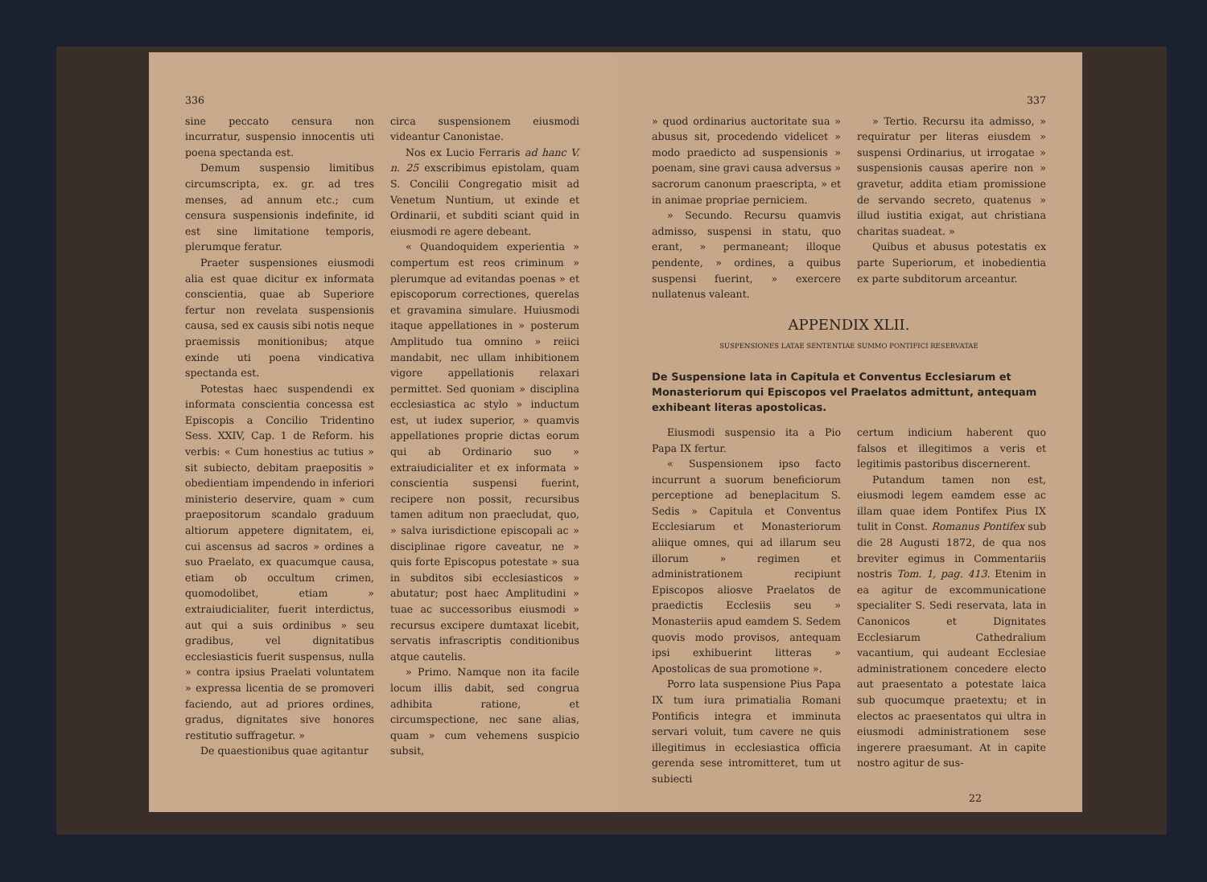336
sine peccato censura non incurratur, suspensio innocentis uti poena spectanda est.
Demum suspensio limitibus circumscripta, ex. gr. ad tres menses, ad annum etc.; cum censura suspensionis indefinite, id est sine limitatione temporis, plerumque feratur.
Praeter suspensiones eiusmodi alia est quae dicitur ex informata conscientia, quae ab Superiore fertur non revelata suspensionis causa, sed ex causis sibi notis neque praemissis monitionibus; atque exinde uti poena vindicativa spectanda est.
Potestas haec suspendendi ex informata conscientia concessa est Episcopis a Concilio Tridentino Sess. XXIV, Cap. 1 de Reform. his verbis: « Cum honestius ac tutius » sit subiecto, debitam praepositis » obedientiam impendendo in inferiori ministerio deservire, quam » cum praepositorum scandalo graduum altiorum appetere dignitatem, ei, cui ascensus ad sacros » ordines a suo Praelato, ex quacumque causa, etiam ob occultum crimen, quomodolibet, etiam » extraiudicialiter, fuerit interdictus, aut qui a suis ordinibus » seu gradibus, vel dignitatibus ecclesiasticis fuerit suspensus, nulla » contra ipsius Praelati voluntatem » expressa licentia de se promoveri faciendo, aut ad priores ordines, gradus, dignitates sive honores restitutio suffragetur. »
De quaestionibus quae agitantur
circa suspensionem eiusmodi videantur Canonistae.
Nos ex Lucio Ferraris ad hanc V. n. 25 exscribimus epistolam, quam S. Concilii Congregatio misit ad Venetum Nuntium, ut exinde et Ordinarii, et subditi sciant quid in eiusmodi re agere debeant.
« Quandoquidem experientia » compertum est reos criminum » plerumque ad evitandas poenas » et episcoporum correctiones, querelas et gravamina simulare. Huiusmodi itaque appellationes in » posterum Amplitudo tua omnino » reiici mandabit, nec ullam inhibitionem vigore appellationis relaxari permittet. Sed quoniam » disciplina ecclesiastica ac stylo » inductum est, ut iudex superior, » quamvis appellationes proprie dictas eorum qui ab Ordinario suo » extraiudicialiter et ex informata » conscientia suspensi fuerint, recipere non possit, recursibus tamen aditum non praecludat, quo, » salva iurisdictione episcopali ac » disciplinae rigore caveatur, ne » quis forte Episcopus potestate » sua in subditos sibi ecclesiasticos » abutatur; post haec Amplitudini » tuae ac successoribus eiusmodi » recursus excipere dumtaxat licebit, servatis infrascriptis conditionibus atque cautelis.
» Primo. Namque non ita facile locum illis dabit, sed congrua adhibita ratione, et circumspectione, nec sane alias, quam » cum vehemens suspicio subsit,
337
» quod ordinarius auctoritate sua » abusus sit, procedendo videlicet » modo praedicto ad suspensionis » poenam, sine gravi causa adversus » sacrorum canonum praescripta, » et in animae propriae perniciem.
» Secundo. Recursu quamvis admisso, suspensi in statu, quo erant, » permaneant; illoque pendente, » ordines, a quibus suspensi fuerint, » exercere nullatenus valeant.
» Tertio. Recursu ita admisso, » requiratur per literas eiusdem » suspensi Ordinarius, ut irrogatae » suspensionis causas aperire non » gravetur, addita etiam promissione de servando secreto, quatenus » illud iustitia exigat, aut christiana charitas suadeat. »
Quibus et abusus potestatis ex parte Superiorum, et inobedientia ex parte subditorum arceantur.
APPENDIX XLII.
SUSPENSIONES LATAE SENTENTIAE SUMMO PONTIFICI RESERVATAE
De Suspensione lata in Capitula et Conventus Ecclesiarum et Monasteriorum qui Episcopos vel Praelatos admittunt, antequam exhibeant literas apostolicas.
Eiusmodi suspensio ita a Pio Papa IX fertur.
« Suspensionem ipso facto incurrunt a suorum beneficiorum perceptione ad beneplacitum S. Sedis » Capitula et Conventus Ecclesiarum et Monasteriorum aliique omnes, qui ad illarum seu illorum » regimen et administrationem recipiunt Episcopos aliosve Praelatos de praedictis Ecclesiis seu » Monasteriis apud eamdem S. Sedem quovis modo provisos, antequam ipsi exhibuerint litteras » Apostolicas de sua promotione ».
Porro lata suspensione Pius Papa IX tum iura primatialia Romani Pontificis integra et imminuta servari voluit, tum cavere ne quis illegitimus in ecclesiastica officia gerenda sese intromitteret, tum ut subiecti
certum indicium haberent quo falsos et illegitimos a veris et legitimis pastoribus discernerent.
Putandum tamen non est, eiusmodi legem eamdem esse ac illam quae idem Pontifex Pius IX tulit in Const. Romanus Pontifex sub die 28 Augusti 1872, de qua nos breviter egimus in Commentariis nostris Tom. 1, pag. 413. Etenim in ea agitur de excommunicatione specialiter S. Sedi reservata, lata in Canonicos et Dignitates Ecclesiarum Cathedralium vacantium, qui audeant Ecclesiae administrationem concedere electo aut praesentato a potestate laica sub quocumque praetextu; et in electos ac praesentatos qui ultra in eiusmodi administrationem sese ingerere praesumant. At in capite nostro agitur de sus-
22